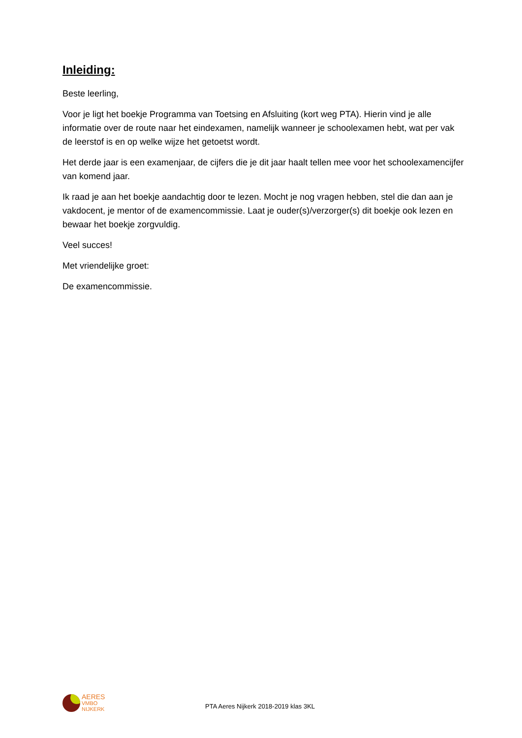Inleiding:
Beste leerling,
Voor je ligt het boekje Programma van Toetsing en Afsluiting (kort weg PTA). Hierin vind je alle informatie over de route naar het eindexamen, namelijk wanneer je schoolexamen hebt, wat per vak de leerstof is en op welke wijze het getoetst wordt.
Het derde jaar is een examenjaar, de cijfers die je dit jaar haalt tellen mee voor het schoolexamencijfer van komend jaar.
Ik raad je aan het boekje aandachtig door te lezen. Mocht je nog vragen hebben, stel die dan aan je vakdocent, je mentor of de examencommissie. Laat je ouder(s)/verzorger(s) dit boekje ook lezen en bewaar het boekje zorgvuldig.
Veel succes!
Met vriendelijke groet:
De examencommissie.
AERES
VMBO
NIJKERK
PTA Aeres Nijkerk 2018-2019 klas 3KL